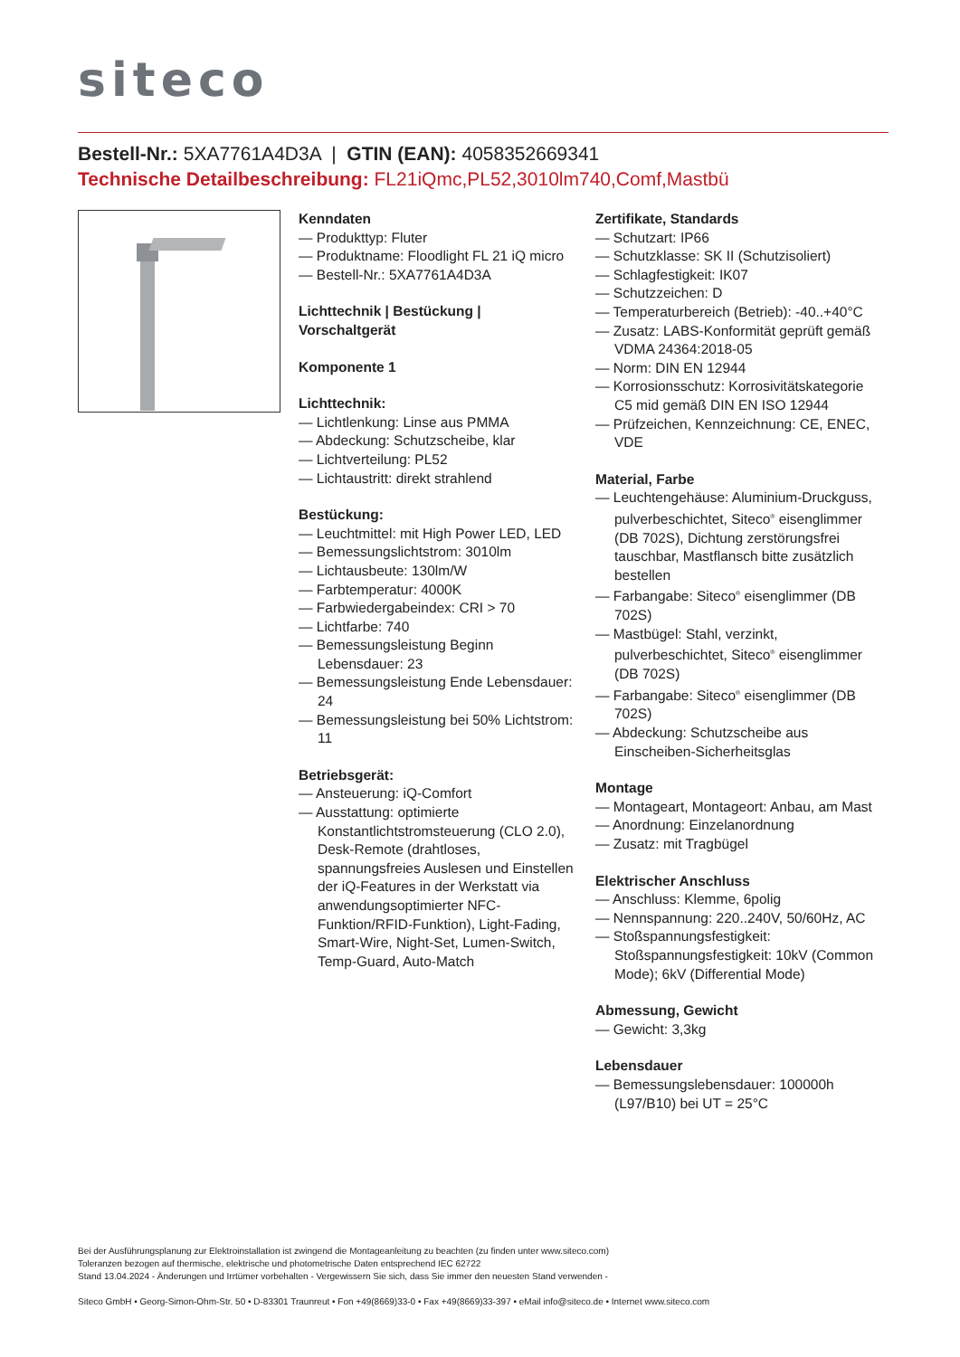siteco
Bestell-Nr.: 5XA7761A4D3A | GTIN (EAN): 4058352669341
Technische Detailbeschreibung: FL21iQmc,PL52,3010lm740,Comf,Mastbü
Kenndaten
— Produkttyp: Fluter
— Produktname: Floodlight FL 21 iQ micro
— Bestell-Nr.: 5XA7761A4D3A
Lichttechnik | Bestückung | Vorschaltgerät
Komponente 1
Lichttechnik:
— Lichtlenkung: Linse aus PMMA
— Abdeckung: Schutzscheibe, klar
— Lichtverteilung: PL52
— Lichtaustritt: direkt strahlend
Bestückung:
— Leuchtmittel: mit High Power LED, LED
— Bemessungslichtstrom: 3010lm
— Lichtausbeute: 130lm/W
— Farbtemperatur: 4000K
— Farbwiedergabeindex: CRI > 70
— Lichtfarbe: 740
— Bemessungsleistung Beginn Lebensdauer: 23
— Bemessungsleistung Ende Lebensdauer: 24
— Bemessungsleistung bei 50% Lichtstrom: 11
Betriebsgerät:
— Ansteuerung: iQ-Comfort
— Ausstattung: optimierte Konstantlichtstromsteuerung (CLO 2.0), Desk-Remote (drahtloses, spannungsfreies Auslesen und Einstellen der iQ-Features in der Werkstatt via anwendungsoptimierter NFC-Funktion/RFID-Funktion), Light-Fading, Smart-Wire, Night-Set, Lumen-Switch, Temp-Guard, Auto-Match
Zertifikate, Standards
— Schutzart: IP66
— Schutzklasse: SK II (Schutzisoliert)
— Schlagfestigkeit: IK07
— Schutzzeichen: D
— Temperaturbereich (Betrieb): -40..+40°C
— Zusatz: LABS-Konformität geprüft gemäß VDMA 24364:2018-05
— Norm: DIN EN 12944
— Korrosionsschutz: Korrosivitätskategorie C5 mid gemäß DIN EN ISO 12944
— Prüfzeichen, Kennzeichnung: CE, ENEC, VDE
Material, Farbe
— Leuchtengehäuse: Aluminium-Druckguss, pulverbeschichtet, Siteco<sup>®</sup> eisenglimmer (DB 702S), Dichtung zerstörungsfrei tauschbar, Mastflansch bitte zusätzlich bestellen
— Farbangabe: Siteco<sup>®</sup> eisenglimmer (DB 702S)
— Mastbügel: Stahl, verzinkt, pulverbeschichtet, Siteco<sup>®</sup> eisenglimmer (DB 702S)
— Farbangabe: Siteco<sup>®</sup> eisenglimmer (DB 702S)
— Abdeckung: Schutzscheibe aus Einscheiben-Sicherheitsglas
Montage
— Montageart, Montageort: Anbau, am Mast
— Anordnung: Einzelanordnung
— Zusatz: mit Tragbügel
Elektrischer Anschluss
— Anschluss: Klemme, 6polig
— Nennspannung: 220..240V, 50/60Hz, AC
— Stoßspannungsfestigkeit: Stoßspannungsfestigkeit: 10kV (Common Mode); 6kV (Differential Mode)
Abmessung, Gewicht
— Gewicht: 3,3kg
Lebensdauer
— Bemessungslebensdauer: 100000h (L97/B10) bei UT = 25°C
Bei der Ausführungsplanung zur Elektroinstallation ist zwingend die Montageanleitung zu beachten (zu finden unter www.siteco.com)
Toleranzen bezogen auf thermische, elektrische und photometrische Daten entsprechend IEC 62722
Stand 13.04.2024 - Änderungen und Irrtümer vorbehalten - Vergewissern Sie sich, dass Sie immer den neuesten Stand verwenden -
Siteco GmbH • Georg-Simon-Ohm-Str. 50 • D-83301 Traunreut • Fon +49(8669)33-0 • Fax +49(8669)33-397 • eMail info@siteco.de • Internet www.siteco.com